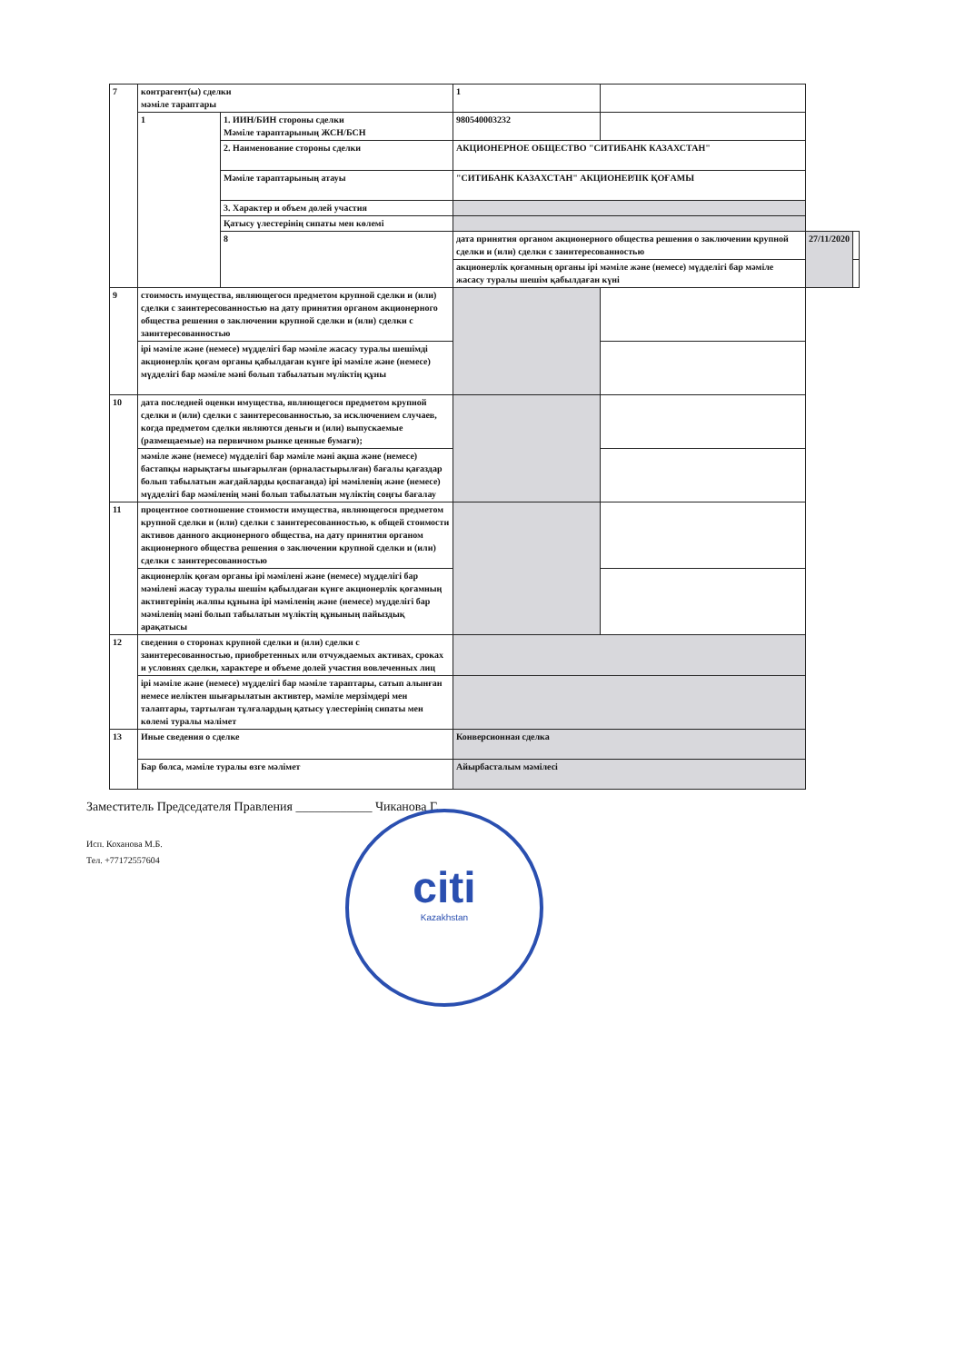| 7 | контрагент(ы) сделки мәміле тараптары | | 1 | | | |
| | 1 | 1. ИИН/БИН стороны сделки Мәміле тараптарының ЖСН/БСН | 980540003232 | | | |
| | | 2. Наименование стороны сделки | АКЦИОНЕРНОЕ ОБЩЕСТВО "СИТИБАНК КАЗАХСТАН" | | | |
| | | Мәміле тараптарының атауы | "СИТИБАНК КАЗАХСТАН" АКЦИОНЕРЛІК ҚОҒАМЫ | | | |
| | | 3. Характер и объем долей участия | | | | |
| | | Қатысу үлестерінің сипаты мен көлемі | | | | |
| | | 8 | дата принятия органом акционерного общества решения о заключении крупной сделки и (или) сделки с заинтересованностью | | 27/11/2020 | |
| | | | акционерлік қоғамның органы ірі мәміле және (немесе) мүдделігі бар мәміле жасасу туралы шешім қабылдаған күні | | | |
| 9 | стоимость имущества, являющегося предметом крупной сделки и (или) сделки с заинтересованностью на дату принятия органом акционерного общества решения о заключении крупной сделки и (или) сделки с заинтересованностью | | | | | |
| | ірі мәміле және (немесе) мүдделігі бар мәміле жасасу туралы шешімді акционерлік қоғам органы қабылдаған күнге ірі мәміле және (немесе) мүдделігі бар мәміле мәні болып табылатын мүліктің құны | | | | | |
| 10 | дата последней оценки имущества, являющегося предметом крупной сделки и (или) сделки с заинтересованностью, за исключением случаев, когда предметом сделки являются деньги и (или) выпускаемые (размещаемые) на первичном рынке ценные бумаги); | | | | | |
| | мәміле және (немесе) мүдделігі бар мәміле мәні ақша және (немесе) бастапқы нарықтағы шығарылған (орналастырылған) бағалы қағаздар болып табылатын жағдайларды қоспағанда) ірі мәміленің және (немесе) мүдделігі бар мәміленің мәні болып табылатын мүліктің соңғы бағалау | | | | | |
| 11 | процентное соотношение стоимости имущества, являющегося предметом крупной сделки и (или) сделки с заинтересованностью, к общей стоимости активов данного акционерного общества, на дату принятия органом акционерного общества решения о заключении крупной сделки и (или) сделки с заинтересованностью | | | | | |
| | акционерлік қоғам органы ірі мәмілені және (немесе) мүдделігі бар мәмілені жасау туралы шешім қабылдаған күнге акционерлік қоғамның активтерінің жалпы құнына ірі мәміленің және (немесе) мүдделігі бар мәміленің мәні болып табылатын мүліктің құнының пайыздық арақатысы | | | | | |
| 12 | сведения о сторонах крупной сделки и (или) сделки с заинтересованностью, приобретенных или отчуждаемых активах, сроках и условиях сделки, характере и объеме долей участия вовлеченных лиц | | | | | |
| | ірі мәміле және (немесе) мүдделігі бар мәміле тараптары, сатып алынған немесе иеліктен шығарылатын активтер, мәміле мерзімдері мен талаптары, тартылған тұлғалардың қатысу үлестерінің сипаты мен көлемі туралы мәлімет | | | | | |
| 13 | Иные сведения о сделке | | Конверсионная сделка | | | |
| | Бар болса, мәміле туралы өзге мәлімет | | Айырбасталым мәмілесі | | | |
Заместитель Председателя Правления ____________ Чиканова Г.
Исп. Коханова М.Б.
Тел. +77172557604
citi
Kazakhstan